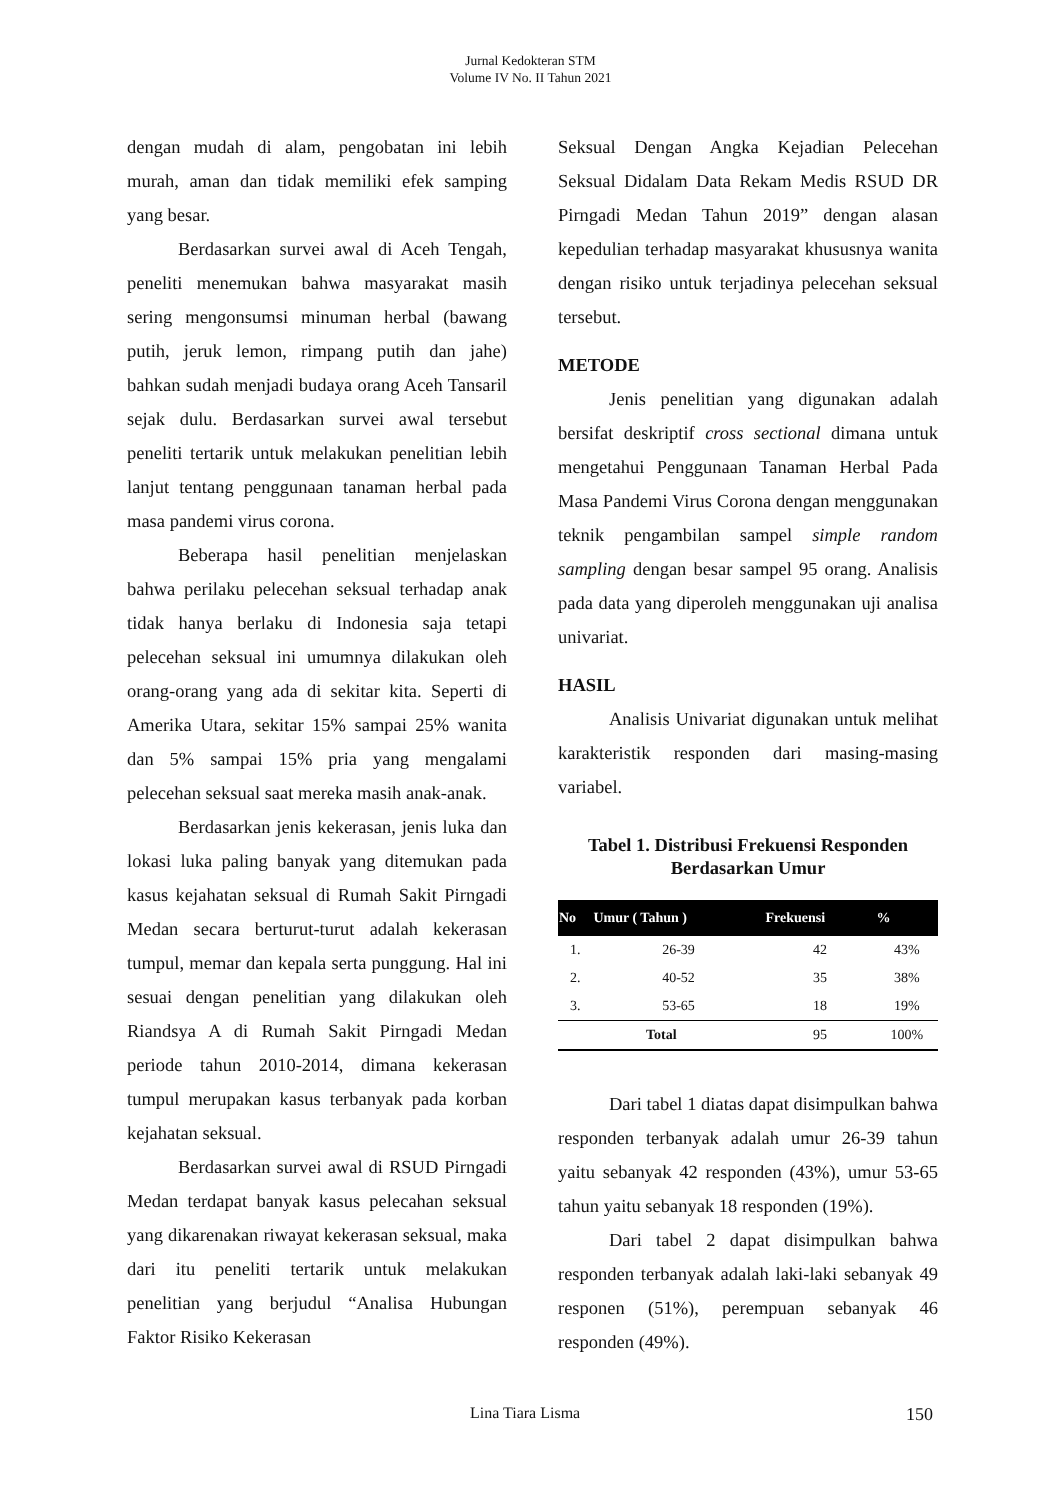Jurnal Kedokteran STM
Volume IV No. II Tahun 2021
dengan mudah di alam, pengobatan ini lebih murah, aman dan tidak memiliki efek samping yang besar.
Berdasarkan survei awal di Aceh Tengah, peneliti menemukan bahwa masyarakat masih sering mengonsumsi minuman herbal (bawang putih, jeruk lemon, rimpang putih dan jahe) bahkan sudah menjadi budaya orang Aceh Tansaril sejak dulu. Berdasarkan survei awal tersebut peneliti tertarik untuk melakukan penelitian lebih lanjut tentang penggunaan tanaman herbal pada masa pandemi virus corona.
Beberapa hasil penelitian menjelaskan bahwa perilaku pelecehan seksual terhadap anak tidak hanya berlaku di Indonesia saja tetapi pelecehan seksual ini umumnya dilakukan oleh orang-orang yang ada di sekitar kita. Seperti di Amerika Utara, sekitar 15% sampai 25% wanita dan 5% sampai 15% pria yang mengalami pelecehan seksual saat mereka masih anak-anak.
Berdasarkan jenis kekerasan, jenis luka dan lokasi luka paling banyak yang ditemukan pada kasus kejahatan seksual di Rumah Sakit Pirngadi Medan secara berturut-turut adalah kekerasan tumpul, memar dan kepala serta punggung. Hal ini sesuai dengan penelitian yang dilakukan oleh Riandsya A di Rumah Sakit Pirngadi Medan periode tahun 2010-2014, dimana kekerasan tumpul merupakan kasus terbanyak pada korban kejahatan seksual.
Berdasarkan survei awal di RSUD Pirngadi Medan terdapat banyak kasus pelecahan seksual yang dikarenakan riwayat kekerasan seksual, maka dari itu peneliti tertarik untuk melakukan penelitian yang berjudul “Analisa Hubungan Faktor Risiko Kekerasan
Seksual Dengan Angka Kejadian Pelecehan Seksual Didalam Data Rekam Medis RSUD DR Pirngadi Medan Tahun 2019” dengan alasan kepedulian terhadap masyarakat khususnya wanita dengan risiko untuk terjadinya pelecehan seksual tersebut.
METODE
Jenis penelitian yang digunakan adalah bersifat deskriptif cross sectional dimana untuk mengetahui Penggunaan Tanaman Herbal Pada Masa Pandemi Virus Corona dengan menggunakan teknik pengambilan sampel simple random sampling dengan besar sampel 95 orang. Analisis pada data yang diperoleh menggunakan uji analisa univariat.
HASIL
Analisis Univariat digunakan untuk melihat karakteristik responden dari masing-masing variabel.
Tabel 1. Distribusi Frekuensi Responden
Berdasarkan Umur
| No | Umur ( Tahun ) | Frekuensi | % |
| --- | --- | --- | --- |
| 1. | 26-39 | 42 | 43% |
| 2. | 40-52 | 35 | 38% |
| 3. | 53-65 | 18 | 19% |
| Total | | 95 | 100% |
Dari tabel 1 diatas dapat disimpulkan bahwa responden terbanyak adalah umur 26-39 tahun yaitu sebanyak 42 responden (43%), umur 53-65 tahun yaitu sebanyak 18 responden (19%).
Dari tabel 2 dapat disimpulkan bahwa responden terbanyak adalah laki-laki sebanyak 49 responen (51%), perempuan sebanyak 46 responden (49%).
Lina Tiara Lisma 150